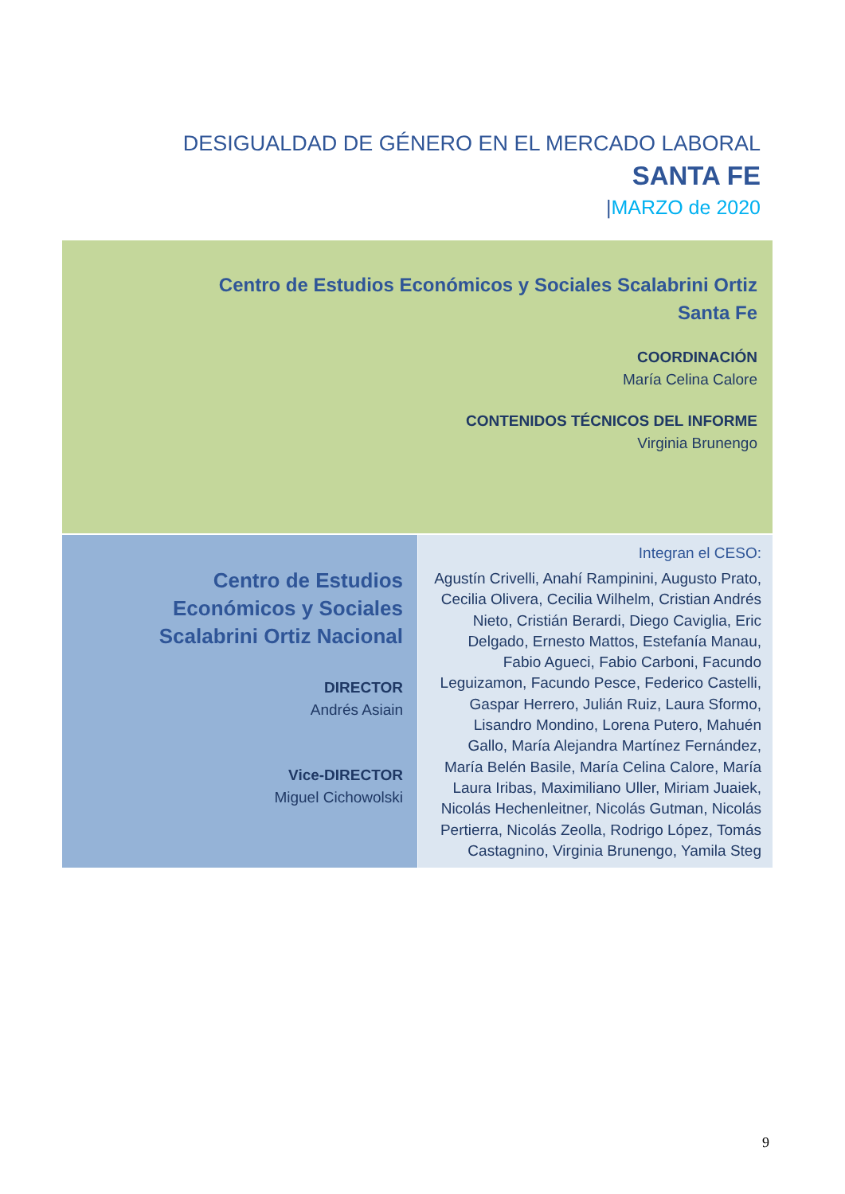DESIGUALDAD DE GÉNERO EN EL MERCADO LABORAL
SANTA FE
|MARZO de 2020
Centro de Estudios Económicos y Sociales Scalabrini Ortiz
Santa Fe
COORDINACIÓN
María Celina Calore
CONTENIDOS TÉCNICOS DEL INFORME
Virginia Brunengo
Centro de Estudios Económicos y Sociales Scalabrini Ortiz Nacional
DIRECTOR
Andrés Asiain
Vice-DIRECTOR
Miguel Cichowolski
Integran el CESO:
Agustín Crivelli, Anahí Rampinini, Augusto Prato, Cecilia Olivera, Cecilia Wilhelm, Cristian Andrés Nieto, Cristián Berardi, Diego Caviglia, Eric Delgado, Ernesto Mattos, Estefanía Manau, Fabio Agueci, Fabio Carboni, Facundo Leguizamon, Facundo Pesce, Federico Castelli, Gaspar Herrero, Julián Ruiz, Laura Sformo, Lisandro Mondino, Lorena Putero, Mahuén Gallo, María Alejandra Martínez Fernández, María Belén Basile, María Celina Calore, María Laura Iribas, Maximiliano Uller, Miriam Juaiek, Nicolás Hechenleitner, Nicolás Gutman, Nicolás Pertierra, Nicolás Zeolla, Rodrigo López, Tomás Castagnino, Virginia Brunengo, Yamila Steg
9